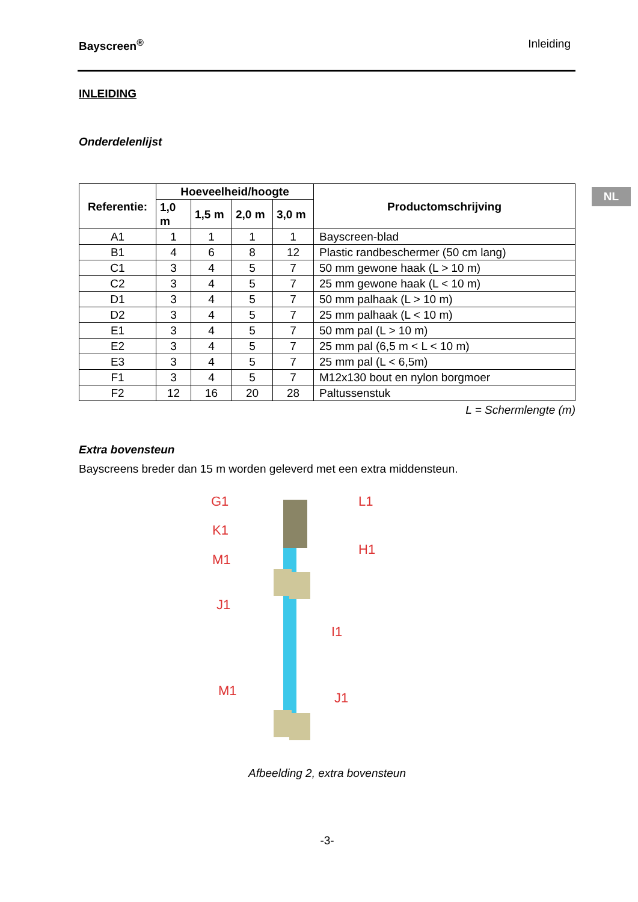NL
Bayscreen<sup>®</sup> Inleiding
INLEIDING
Onderdelenlijst
| Referentie: | Hoeveelheid/hoogte | | | | Productomschrijving |
| --- | --- | --- | --- | --- | --- |
| | 1,0 m | 1,5 m | 2,0 m | 3,0 m | |
| A1 | 1 | 1 | 1 | 1 | Bayscreen-blad |
| B1 | 4 | 6 | 8 | 12 | Plastic randbeschermer (50 cm lang) |
| C1 | 3 | 4 | 5 | 7 | 50 mm gewone haak (L > 10 m) |
| C2 | 3 | 4 | 5 | 7 | 25 mm gewone haak (L < 10 m) |
| D1 | 3 | 4 | 5 | 7 | 50 mm palhaak (L > 10 m) |
| D2 | 3 | 4 | 5 | 7 | 25 mm palhaak (L < 10 m) |
| E1 | 3 | 4 | 5 | 7 | 50 mm pal (L > 10 m) |
| E2 | 3 | 4 | 5 | 7 | 25 mm pal (6,5 m < L < 10 m) |
| E3 | 3 | 4 | 5 | 7 | 25 mm pal (L < 6,5m) |
| F1 | 3 | 4 | 5 | 7 | M12x130 bout en nylon borgmoer |
| F2 | 12 | 16 | 20 | 28 | Paltussenstuk |
L = Schermlengte (m)
Extra bovensteun
Bayscreens breder dan 15 m worden geleverd met een extra middensteun.
G1
K1
M1
J1
L1
H1
I1
M1
J1
Afbeelding 2, extra bovensteun
-3-